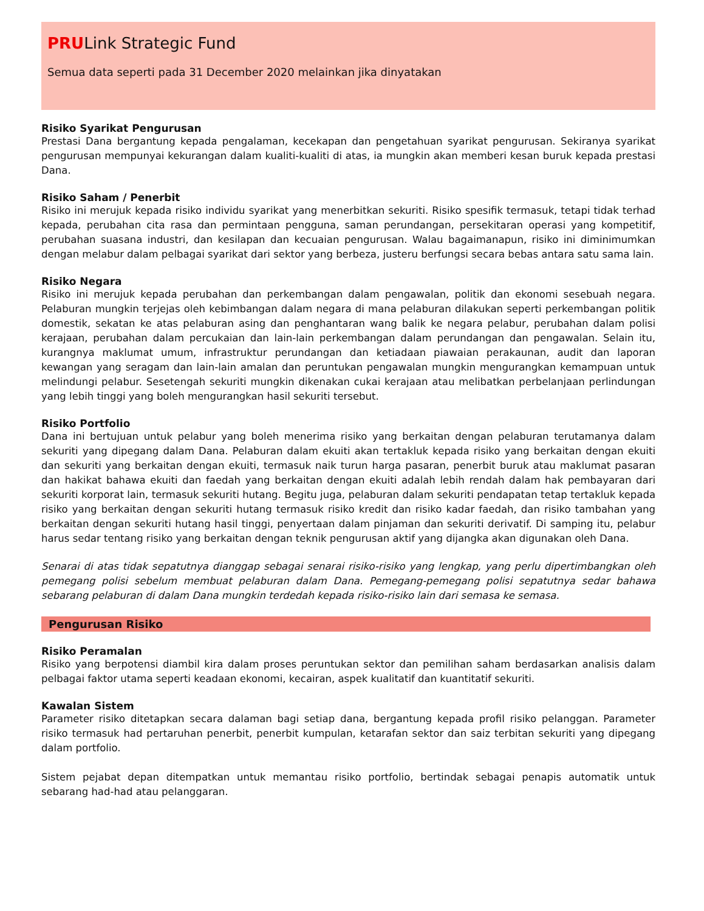PRULink Strategic Fund
Semua data seperti pada 31 December 2020 melainkan jika dinyatakan
Risiko Syarikat Pengurusan
Prestasi Dana bergantung kepada pengalaman, kecekapan dan pengetahuan syarikat pengurusan. Sekiranya syarikat pengurusan mempunyai kekurangan dalam kualiti-kualiti di atas, ia mungkin akan memberi kesan buruk kepada prestasi Dana.
Risiko Saham / Penerbit
Risiko ini merujuk kepada risiko individu syarikat yang menerbitkan sekuriti. Risiko spesifik termasuk, tetapi tidak terhad kepada, perubahan cita rasa dan permintaan pengguna, saman perundangan, persekitaran operasi yang kompetitif, perubahan suasana industri, dan kesilapan dan kecuaian pengurusan. Walau bagaimanapun, risiko ini diminimumkan dengan melabur dalam pelbagai syarikat dari sektor yang berbeza, justeru berfungsi secara bebas antara satu sama lain.
Risiko Negara
Risiko ini merujuk kepada perubahan dan perkembangan dalam pengawalan, politik dan ekonomi sesebuah negara. Pelaburan mungkin terjejas oleh kebimbangan dalam negara di mana pelaburan dilakukan seperti perkembangan politik domestik, sekatan ke atas pelaburan asing dan penghantaran wang balik ke negara pelabur, perubahan dalam polisi kerajaan, perubahan dalam percukaian dan lain-lain perkembangan dalam perundangan dan pengawalan. Selain itu, kurangnya maklumat umum, infrastruktur perundangan dan ketiadaan piawaian perakaunan, audit dan laporan kewangan yang seragam dan lain-lain amalan dan peruntukan pengawalan mungkin mengurangkan kemampuan untuk melindungi pelabur. Sesetengah sekuriti mungkin dikenakan cukai kerajaan atau melibatkan perbelanjaan perlindungan yang lebih tinggi yang boleh mengurangkan hasil sekuriti tersebut.
Risiko Portfolio
Dana ini bertujuan untuk pelabur yang boleh menerima risiko yang berkaitan dengan pelaburan terutamanya dalam sekuriti yang dipegang dalam Dana. Pelaburan dalam ekuiti akan tertakluk kepada risiko yang berkaitan dengan ekuiti dan sekuriti yang berkaitan dengan ekuiti, termasuk naik turun harga pasaran, penerbit buruk atau maklumat pasaran dan hakikat bahawa ekuiti dan faedah yang berkaitan dengan ekuiti adalah lebih rendah dalam hak pembayaran dari sekuriti korporat lain, termasuk sekuriti hutang. Begitu juga, pelaburan dalam sekuriti pendapatan tetap tertakluk kepada risiko yang berkaitan dengan sekuriti hutang termasuk risiko kredit dan risiko kadar faedah, dan risiko tambahan yang berkaitan dengan sekuriti hutang hasil tinggi, penyertaan dalam pinjaman dan sekuriti derivatif. Di samping itu, pelabur harus sedar tentang risiko yang berkaitan dengan teknik pengurusan aktif yang dijangka akan digunakan oleh Dana.
Senarai di atas tidak sepatutnya dianggap sebagai senarai risiko-risiko yang lengkap, yang perlu dipertimbangkan oleh pemegang polisi sebelum membuat pelaburan dalam Dana. Pemegang-pemegang polisi sepatutnya sedar bahawa sebarang pelaburan di dalam Dana mungkin terdedah kepada risiko-risiko lain dari semasa ke semasa.
Pengurusan Risiko
Risiko Peramalan
Risiko yang berpotensi diambil kira dalam proses peruntukan sektor dan pemilihan saham berdasarkan analisis dalam pelbagai faktor utama seperti keadaan ekonomi, kecairan, aspek kualitatif dan kuantitatif sekuriti.
Kawalan Sistem
Parameter risiko ditetapkan secara dalaman bagi setiap dana, bergantung kepada profil risiko pelanggan. Parameter risiko termasuk had pertaruhan penerbit, penerbit kumpulan, ketarafan sektor dan saiz terbitan sekuriti yang dipegang dalam portfolio.
Sistem pejabat depan ditempatkan untuk memantau risiko portfolio, bertindak sebagai penapis automatik untuk sebarang had-had atau pelanggaran.